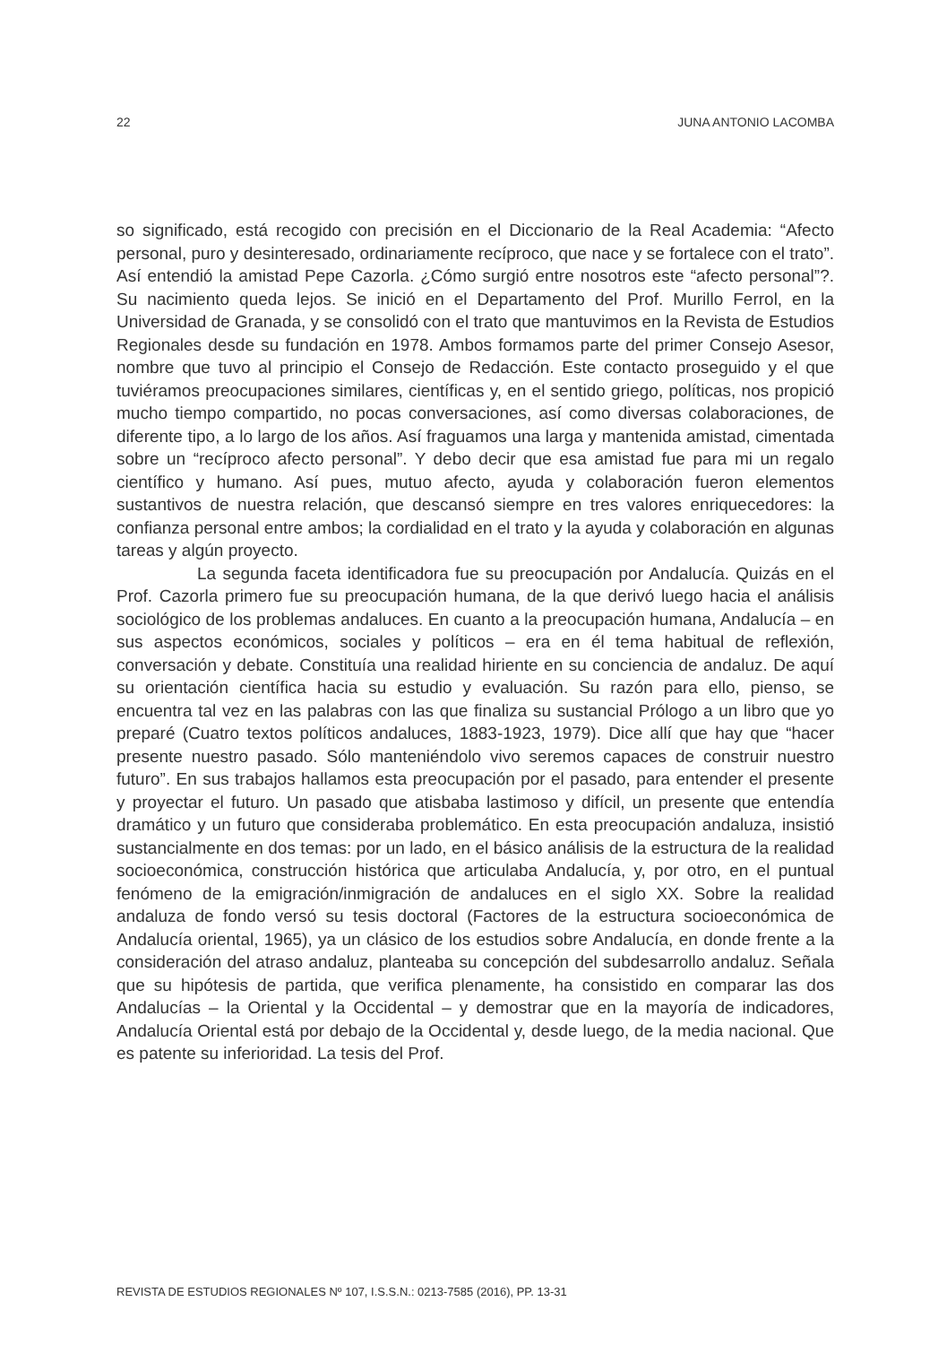22 JUNA ANTONIO LACOMBA
so significado, está recogido con precisión en el Diccionario de la Real Academia: “Afecto personal, puro y desinteresado, ordinariamente recíproco, que nace y se fortalece con el trato”. Así entendió la amistad Pepe Cazorla. ¿Cómo surgió entre nosotros este “afecto personal”?. Su nacimiento queda lejos. Se inició en el Departamento del Prof. Murillo Ferrol, en la Universidad de Granada, y se consolidó con el trato que mantuvimos en la Revista de Estudios Regionales desde su fundación en 1978. Ambos formamos parte del primer Consejo Asesor, nombre que tuvo al principio el Consejo de Redacción. Este contacto proseguido y el que tuviéramos preocupaciones similares, científicas y, en el sentido griego, políticas, nos propició mucho tiempo compartido, no pocas conversaciones, así como diversas colaboraciones, de diferente tipo, a lo largo de los años. Así fraguamos una larga y mantenida amistad, cimentada sobre un “recíproco afecto personal”. Y debo decir que esa amistad fue para mi un regalo científico y humano. Así pues, mutuo afecto, ayuda y colaboración fueron elementos sustantivos de nuestra relación, que descansó siempre en tres valores enriquecedores: la confianza personal entre ambos; la cordialidad en el trato y la ayuda y colaboración en algunas tareas y algún proyecto.
La segunda faceta identificadora fue su preocupación por Andalucía. Quizás en el Prof. Cazorla primero fue su preocupación humana, de la que derivó luego hacia el análisis sociológico de los problemas andaluces. En cuanto a la preocupación humana, Andalucía – en sus aspectos económicos, sociales y políticos – era en él tema habitual de reflexión, conversación y debate. Constituía una realidad hiriente en su conciencia de andaluz. De aquí su orientación científica hacia su estudio y evaluación. Su razón para ello, pienso, se encuentra tal vez en las palabras con las que finaliza su sustancial Prólogo a un libro que yo preparé (Cuatro textos políticos andaluces, 1883-1923, 1979). Dice allí que hay que “hacer presente nuestro pasado. Sólo manteniéndolo vivo seremos capaces de construir nuestro futuro”. En sus trabajos hallamos esta preocupación por el pasado, para entender el presente y proyectar el futuro. Un pasado que atisbaba lastimoso y difícil, un presente que entendía dramático y un futuro que consideraba problemático. En esta preocupación andaluza, insistió sustancialmente en dos temas: por un lado, en el básico análisis de la estructura de la realidad socioeconómica, construcción histórica que articulaba Andalucía, y, por otro, en el puntual fenómeno de la emigración/inmigración de andaluces en el siglo XX. Sobre la realidad andaluza de fondo versó su tesis doctoral (Factores de la estructura socioeconómica de Andalucía oriental, 1965), ya un clásico de los estudios sobre Andalucía, en donde frente a la consideración del atraso andaluz, planteaba su concepción del subdesarrollo andaluz. Señala que su hipótesis de partida, que verifica plenamente, ha consistido en comparar las dos Andalucías – la Oriental y la Occidental – y demostrar que en la mayoría de indicadores, Andalucía Oriental está por debajo de la Occidental y, desde luego, de la media nacional. Que es patente su inferioridad. La tesis del Prof.
REVISTA DE ESTUDIOS REGIONALES Nº 107, I.S.S.N.: 0213-7585 (2016), PP. 13-31